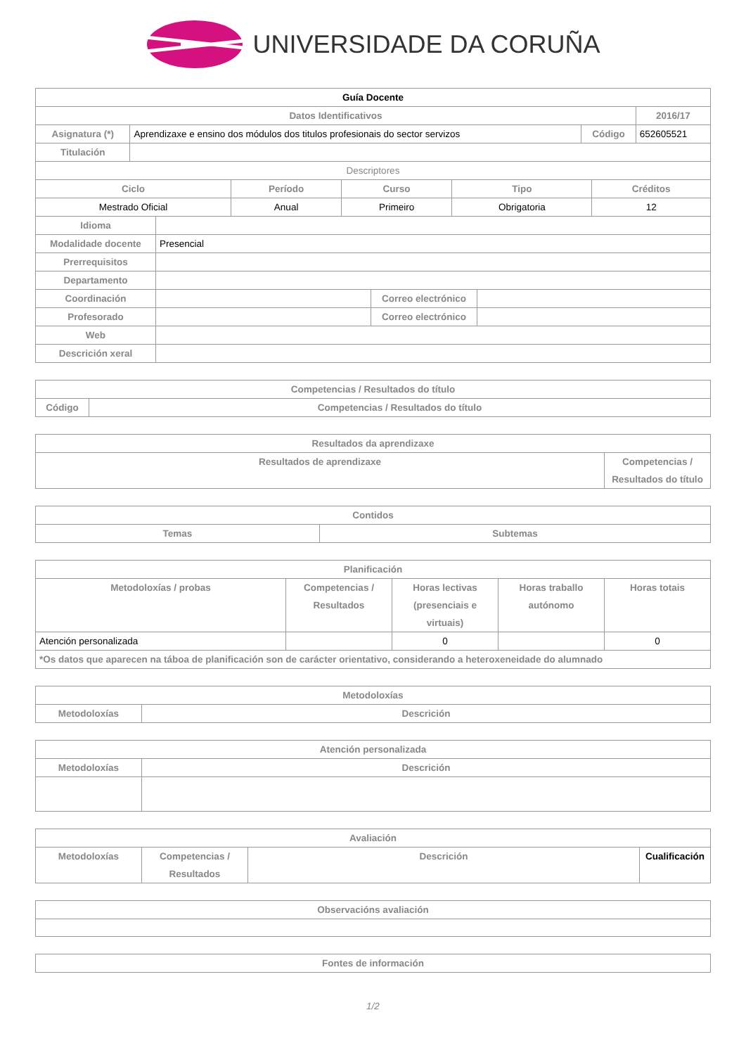UNIVERSIDADE DA CORUÑA
| Guía Docente | | | |
| --- | --- | --- | --- |
| Datos Identificativos | | | 2016/17 |
| Asignatura (*) | Aprendizaxe e ensino dos módulos dos titulos profesionais do sector servizos | Código | 652605521 |
| Titulación | | | |
| Descriptores | | | |
| Ciclo | Período | Curso | Tipo | Créditos |
| --- | --- | --- | --- | --- |
| Mestrado Oficial | Anual | Primeiro | Obrigatoria | 12 |
| Idioma | | | |
| Modalidade docente | Presencial | | |
| Prerrequisitos | | | |
| Departamento | | | |
| Coordinación | | Correo electrónico | |
| Profesorado | | Correo electrónico | |
| Web | | | |
| Descrición xeral | | | |
| Competencias / Resultados do título | |
| --- | --- |
| Código | Competencias / Resultados do título |
| Resultados da aprendizaxe | |
| --- | --- |
| Resultados de aprendizaxe | Competencias / Resultados do título |
| Contidos | |
| --- | --- |
| Temas | Subtemas |
| Planificación | | | | |
| --- | --- | --- | --- | --- |
| Metodoloxías / probas | Competencias / Resultados | Horas lectivas (presenciais e virtuais) | Horas traballo autónomo | Horas totais |
| Atención personalizada | | 0 | | 0 |
| *Os datos que aparecen na táboa de planificación son de carácter orientativo, considerando a heteroxeneidade do alumnado | | | | |
| Metodoloxías | |
| --- | --- |
| Metodoloxías | Descrición |
| Atención personalizada | |
| --- | --- |
| Metodoloxías | Descrición |
| Avaliación | | | |
| --- | --- | --- | --- |
| Metodoloxías | Competencias / Resultados | Descrición | Cualificación |
| Observacións avaliación |
| --- |
| Fontes de información |
| --- |
1/2